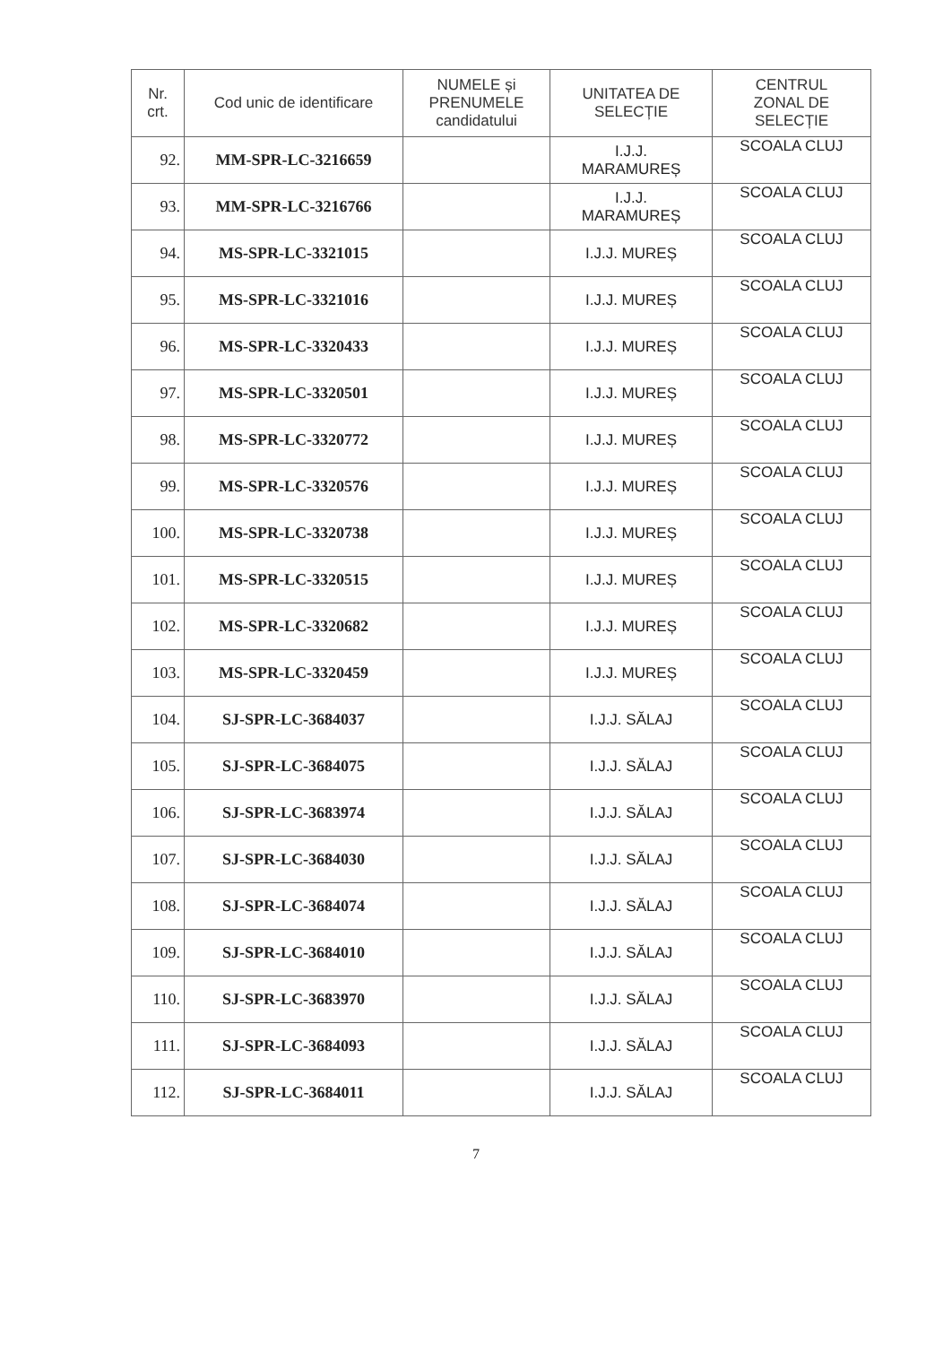| Nr. crt. | Cod unic de identificare | NUMELE și PRENUMELE candidatului | UNITATEA DE SELECȚIE | CENTRUL ZONAL DE SELECȚIE |
| --- | --- | --- | --- | --- |
| 92. | MM-SPR-LC-3216659 | | I.J.J. MARAMUREȘ | SCOALA CLUJ |
| 93. | MM-SPR-LC-3216766 | | I.J.J. MARAMUREȘ | SCOALA CLUJ |
| 94. | MS-SPR-LC-3321015 | | I.J.J. MUREȘ | SCOALA CLUJ |
| 95. | MS-SPR-LC-3321016 | | I.J.J. MUREȘ | SCOALA CLUJ |
| 96. | MS-SPR-LC-3320433 | | I.J.J. MUREȘ | SCOALA CLUJ |
| 97. | MS-SPR-LC-3320501 | | I.J.J. MUREȘ | SCOALA CLUJ |
| 98. | MS-SPR-LC-3320772 | | I.J.J. MUREȘ | SCOALA CLUJ |
| 99. | MS-SPR-LC-3320576 | | I.J.J. MUREȘ | SCOALA CLUJ |
| 100. | MS-SPR-LC-3320738 | | I.J.J. MUREȘ | SCOALA CLUJ |
| 101. | MS-SPR-LC-3320515 | | I.J.J. MUREȘ | SCOALA CLUJ |
| 102. | MS-SPR-LC-3320682 | | I.J.J. MUREȘ | SCOALA CLUJ |
| 103. | MS-SPR-LC-3320459 | | I.J.J. MUREȘ | SCOALA CLUJ |
| 104. | SJ-SPR-LC-3684037 | | I.J.J. SĂLAJ | SCOALA CLUJ |
| 105. | SJ-SPR-LC-3684075 | | I.J.J. SĂLAJ | SCOALA CLUJ |
| 106. | SJ-SPR-LC-3683974 | | I.J.J. SĂLAJ | SCOALA CLUJ |
| 107. | SJ-SPR-LC-3684030 | | I.J.J. SĂLAJ | SCOALA CLUJ |
| 108. | SJ-SPR-LC-3684074 | | I.J.J. SĂLAJ | SCOALA CLUJ |
| 109. | SJ-SPR-LC-3684010 | | I.J.J. SĂLAJ | SCOALA CLUJ |
| 110. | SJ-SPR-LC-3683970 | | I.J.J. SĂLAJ | SCOALA CLUJ |
| 111. | SJ-SPR-LC-3684093 | | I.J.J. SĂLAJ | SCOALA CLUJ |
| 112. | SJ-SPR-LC-3684011 | | I.J.J. SĂLAJ | SCOALA CLUJ |
7